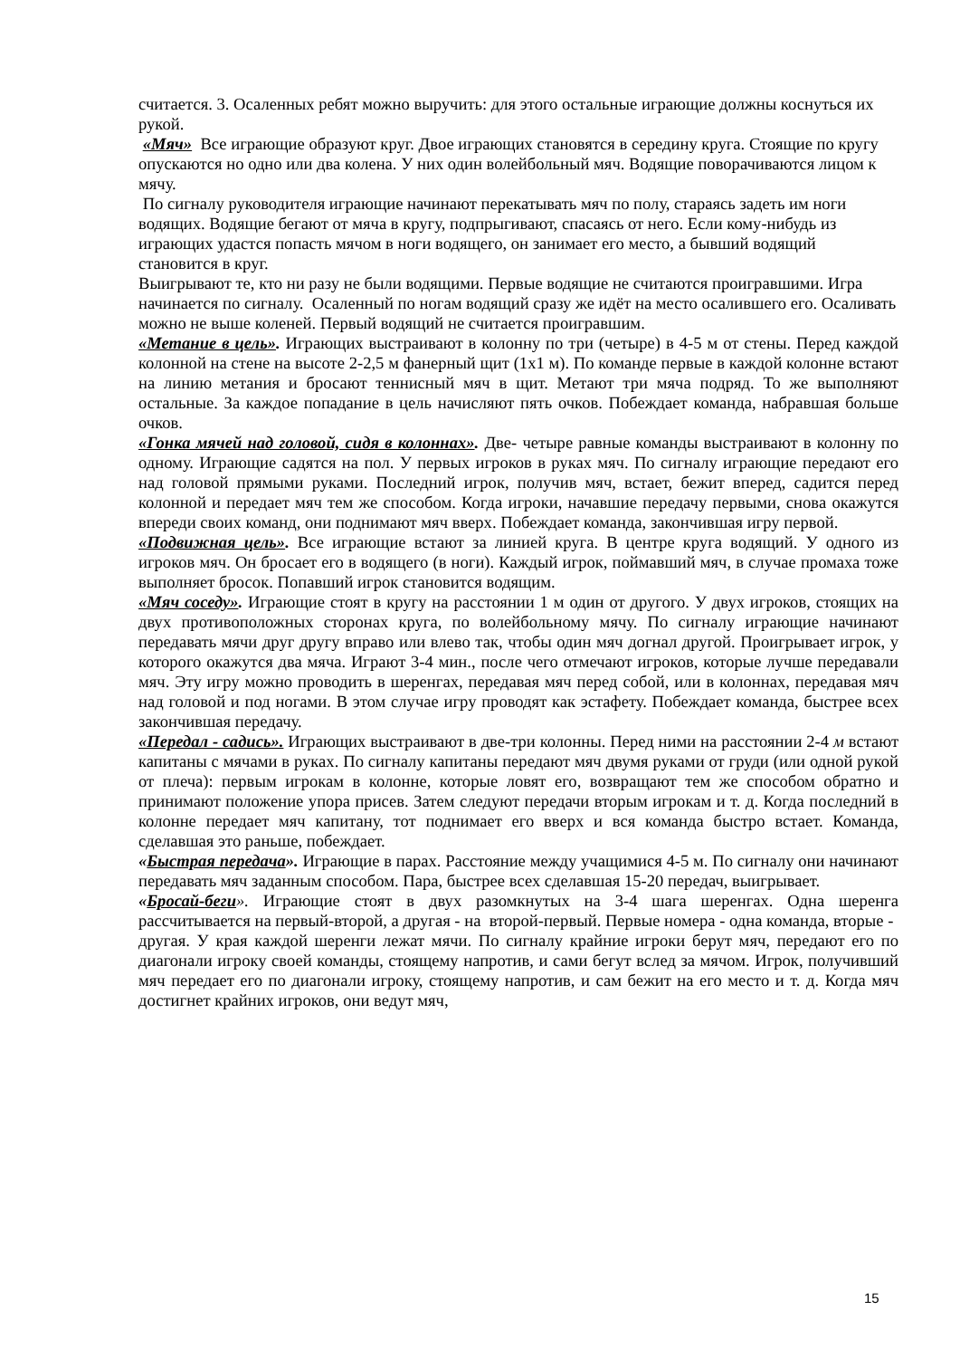считается. 3. Осаленных ребят можно выручить: для этого остальные играющие должны коснуться их рукой.
«Мяч» Все играющие образуют круг. Двое играющих становятся в середину круга. Стоящие по кругу опускаются но одно или два колена. У них один волейбольный мяч. Водящие поворачиваются лицом к мячу.
По сигналу руководителя играющие начинают перекатывать мяч по полу, стараясь задеть им ноги водящих. Водящие бегают от мяча в кругу, подпрыгивают, спасаясь от него. Если кому-нибудь из играющих удастся попасть мячом в ноги водящего, он занимает его место, а бывший водящий становится в круг.
Выигрывают те, кто ни разу не были водящими. Первые водящие не считаются проигравшими. Игра начинается по сигналу. Осаленный по ногам водящий сразу же идёт на место осалившего его. Осаливать можно не выше коленей. Первый водящий не считается проигравшим.
«Метание в цель». Играющих выстраивают в колонну по три (четыре) в 4-5 м от стены. Перед каждой колонной на стене на высоте 2-2,5 м фанерный щит (1х1 м). По команде первые в каждой колонне встают на линию метания и бросают теннисный мяч в щит. Метают три мяча подряд. То же выполняют остальные. За каждое попадание в цель начисляют пять очков. Побеждает команда, набравшая больше очков.
«Гонка мячей над головой, сидя в колоннах». Две- четыре равные команды выстраивают в колонну по одному. Играющие садятся на пол. У первых игроков в руках мяч. По сигналу играющие передают его над головой прямыми руками. Последний игрок, получив мяч, встает, бежит вперед, садится перед колонной и передает мяч тем же способом. Когда игроки, начавшие передачу первыми, снова окажутся впереди своих команд, они поднимают мяч вверх. Побеждает команда, закончившая игру первой.
«Подвижная цель». Все играющие встают за линией круга. В центре круга водящий. У одного из игроков мяч. Он бросает его в водящего (в ноги). Каждый игрок, поймавший мяч, в случае промаха тоже выполняет бросок. Попавший игрок становится водящим.
«Мяч соседу». Играющие стоят в кругу на расстоянии 1 м один от другого. У двух игроков, стоящих на двух противоположных сторонах круга, по волейбольному мячу. По сигналу играющие начинают передавать мячи друг другу вправо или влево так, чтобы один мяч догнал другой. Проигрывает игрок, у которого окажутся два мяча. Играют 3-4 мин., после чего отмечают игроков, которые лучше передавали мяч. Эту игру можно проводить в шеренгах, передавая мяч перед собой, или в колоннах, передавая мяч над головой и под ногами. В этом случае игру проводят как эстафету. Побеждает команда, быстрее всех закончившая передачу.
«Передал - садись». Играющих выстраивают в две-три колонны. Перед ними на расстоянии 2-4 м встают капитаны с мячами в руках. По сигналу капитаны передают мяч двумя руками от груди (или одной рукой от плеча): первым игрокам в колонне, которые ловят его, возвращают тем же способом обратно и принимают положение упора присев. Затем следуют передачи вторым игрокам и т. д. Когда последний в колонне передает мяч капитану, тот поднимает его вверх и вся команда быстро встает. Команда, сделавшая это раньше, побеждает.
«Быстрая передача». Играющие в парах. Расстояние между учащимися 4-5 м. По сигналу они начинают передавать мяч заданным способом. Пара, быстрее всех сделавшая 15-20 передач, выигрывает.
«Бросай-беги». Играющие стоят в двух разомкнутых на 3-4 шага шеренгах. Одна шеренга рассчитывается на первый-второй, а другая - на второй-первый. Первые номера - одна команда, вторые -
другая. У края каждой шеренги лежат мячи. По сигналу крайние игроки берут мяч, передают его по диагонали игроку своей команды, стоящему напротив, и сами бегут вслед за мячом. Игрок, получивший мяч передает его по диагонали игроку, стоящему напротив, и сам бежит на его место и т. д. Когда мяч достигнет крайних игроков, они ведут мяч,
15